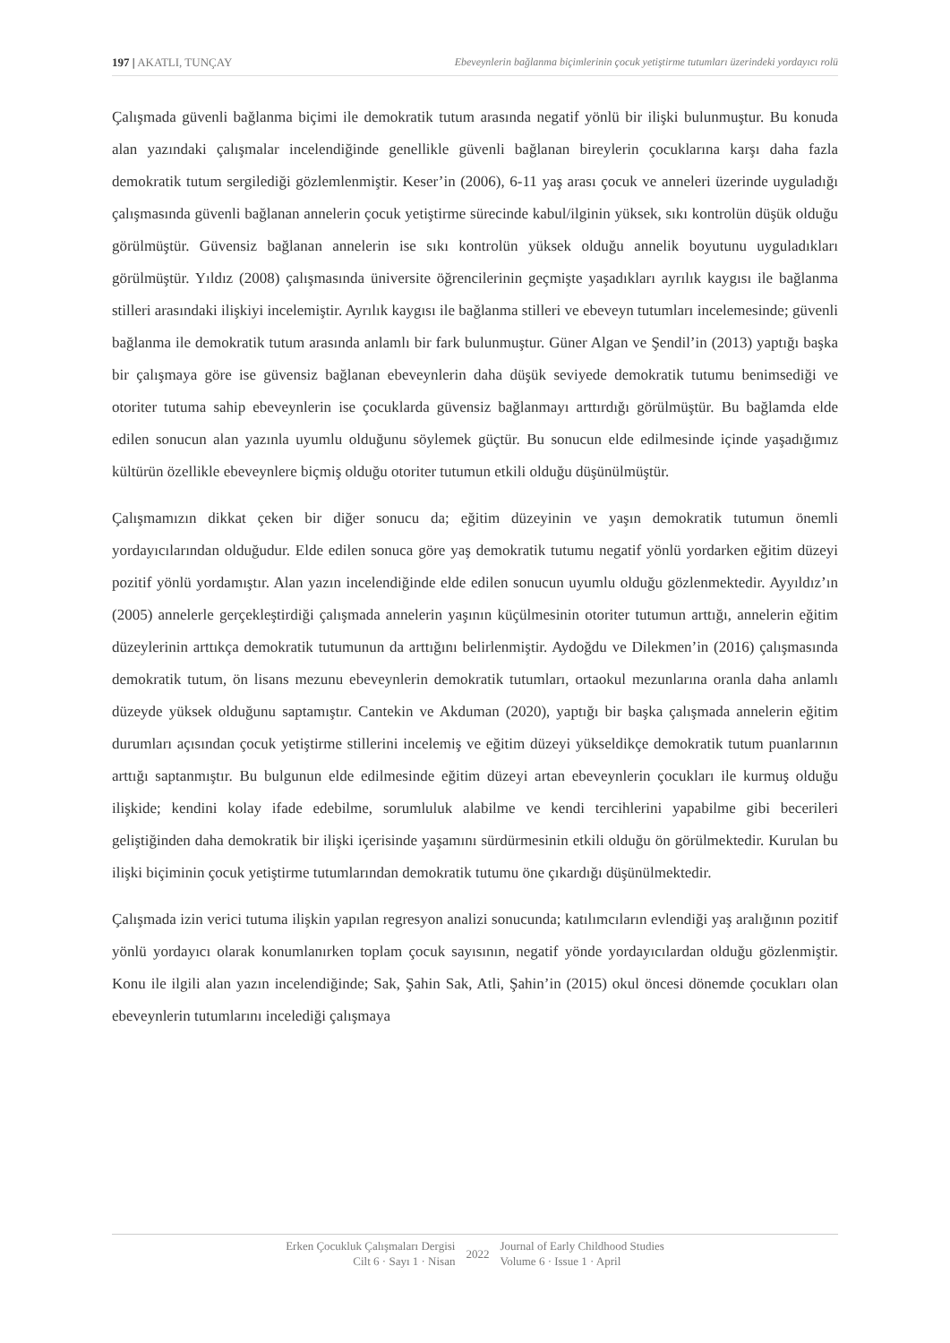197 | AKATLI, TUNÇAY Ebeveynlerin bağlanma biçimlerinin çocuk yetiştirme tutumları üzerindeki yordayıcı rolü
Çalışmada güvenli bağlanma biçimi ile demokratik tutum arasında negatif yönlü bir ilişki bulunmuştur. Bu konuda alan yazındaki çalışmalar incelendiğinde genellikle güvenli bağlanan bireylerin çocuklarına karşı daha fazla demokratik tutum sergilediği gözlemlenmiştir. Keser’in (2006), 6-11 yaş arası çocuk ve anneleri üzerinde uyguladığı çalışmasında güvenli bağlanan annelerin çocuk yetiştirme sürecinde kabul/ilginin yüksek, sıkı kontrolün düşük olduğu görülmüştür. Güvensiz bağlanan annelerin ise sıkı kontrolün yüksek olduğu annelik boyutunu uyguladıkları görülmüştür. Yıldız (2008) çalışmasında üniversite öğrencilerinin geçmişte yaşadıkları ayrılık kaygısı ile bağlanma stilleri arasındaki ilişkiyi incelemiştir. Ayrılık kaygısı ile bağlanma stilleri ve ebeveyn tutumları incelemesinde; güvenli bağlanma ile demokratik tutum arasında anlamlı bir fark bulunmuştur. Güner Algan ve Şendil’in (2013) yaptığı başka bir çalışmaya göre ise güvensiz bağlanan ebeveynlerin daha düşük seviyede demokratik tutumu benimsediği ve otoriter tutuma sahip ebeveynlerin ise çocuklarda güvensiz bağlanmayı arttırdığı görülmüştür. Bu bağlamda elde edilen sonucun alan yazınla uyumlu olduğunu söylemek güçtür. Bu sonucun elde edilmesinde içinde yaşadığımız kültürün özellikle ebeveynlere biçmiş olduğu otoriter tutumun etkili olduğu düşünülmüştür.
Çalışmamızın dikkat çeken bir diğer sonucu da; eğitim düzeyinin ve yaşın demokratik tutumun önemli yordayıcılarından olduğudur. Elde edilen sonuca göre yaş demokratik tutumu negatif yönlü yordarken eğitim düzeyi pozitif yönlü yordamıştır. Alan yazın incelendiğinde elde edilen sonucun uyumlu olduğu gözlenmektedir. Ayyıldız’ın (2005) annelerle gerçekleştirdiği çalışmada annelerin yaşının küçülmesinin otoriter tutumun arttığı, annelerin eğitim düzeylerinin arttıkça demokratik tutumunun da arttığını belirlenmiştir. Aydoğdu ve Dilekmen’in (2016) çalışmasında demokratik tutum, ön lisans mezunu ebeveynlerin demokratik tutumları, ortaokul mezunlarına oranla daha anlamlı düzeyde yüksek olduğunu saptamıştır. Cantekin ve Akduman (2020), yaptığı bir başka çalışmada annelerin eğitim durumları açısından çocuk yetiştirme stillerini incelemiş ve eğitim düzeyi yükseldikçe demokratik tutum puanlarının arttığı saptanmıştır. Bu bulgunun elde edilmesinde eğitim düzeyi artan ebeveynlerin çocukları ile kurmuş olduğu ilişkide; kendini kolay ifade edebilme, sorumluluk alabilme ve kendi tercihlerini yapabilme gibi becerileri geliştiğinden daha demokratik bir ilişki içerisinde yaşamını sürdürmesinin etkili olduğu ön görülmektedir. Kurulan bu ilişki biçiminin çocuk yetiştirme tutumlarından demokratik tutumu öne çıkardığı düşünülmektedir.
Çalışmada izin verici tutuma ilişkin yapılan regresyon analizi sonucunda; katılımcıların evlendiği yaş aralığının pozitif yönlü yordayıcı olarak konumlanırken toplam çocuk sayısının, negatif yönde yordayıcılardan olduğu gözlenmiştir. Konu ile ilgili alan yazın incelendiğinde; Sak, Şahin Sak, Atli, Şahin’in (2015) okul öncesi dönemde çocukları olan ebeveynlerin tutumlarını incelediği çalışmaya
Erken Çocukluk Çalışmaları Dergisi
Cilt 6 · Sayı 1 · Nisan
2022 Journal of Early Childhood Studies
Volume 6 · Issue 1 · April